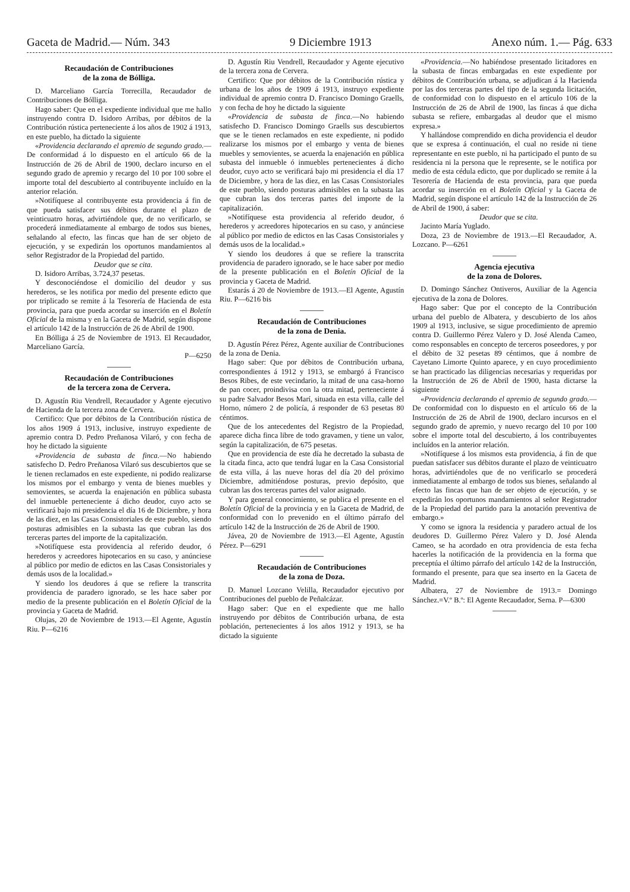Gaceta de Madrid.— Núm. 343 9 Diciembre 1913 Anexo núm. 1.— Pág. 633
Recaudación de Contribuciones
de la zona de Bólliga.
D. Marceliano García Torrecilla, Recaudador de Contribuciones de Bólliga.
Hago saber: Que en el expediente individual que me hallo instruyendo contra D. Isidoro Arribas, por débitos de la Contribución rústica perteneciente á los años de 1902 á 1913, en este pueblo, ha dictado la siguiente
«Providencia declarando el apremio de segundo grado.—De conformidad á lo dispuesto en el artículo 66 de la Instrucción de 26 de Abril de 1900, declaro incurso en el segundo grado de apremio y recargo del 10 por 100 sobre el importe total del descubierto al contribuyente incluído en la anterior relación.
»Notifíquese al contribuyente esta providencia á fin de que pueda satisfacer sus débitos durante el plazo de veinticuatro horas, advirtiéndole que, de no verificarlo, se procederá inmediatamente al embargo de todos sus bienes, señalando al efecto, las fincas que han de ser objeto de ejecución, y se expedirán los oportunos mandamientos al señor Registrador de la Propiedad del partido.
Deudor que se cita.
D. Isidoro Arribas, 3.724,37 pesetas.
Y desconociéndose el domicilio del deudor y sus herederos, se les notifica por medio del presente edicto que por triplicado se remite á la Tesorería de Hacienda de esta provincia, para que pueda acordar su inserción en el Boletín Oficial de la misma y en la Gaceta de Madrid, según dispone el artículo 142 de la Instrucción de 26 de Abril de 1900.
En Bólliga á 25 de Noviembre de 1913. El Recaudador, Marceliano García.
P—6250
Recaudación de Contribuciones
de la tercera zona de Cervera.
D. Agustín Riu Vendrell, Recaudador y Agente ejecutivo de Hacienda de la tercera zona de Cervera.
Certifico: Que por débitos de la Contribución rústica de los años 1909 á 1913, inclusive, instruyo expediente de apremio contra D. Pedro Preñanosa Vilaró, y con fecha de hoy he dictado la siguiente
«Providencia de subasta de finca.—No habiendo satisfecho D. Pedro Preñanosa Vilaró sus descubiertos que se le tienen reclamados en este expediente, ni podido realizarse los mismos por el embargo y venta de bienes muebles y semovientes, se acuerda la enajenación en pública subasta del inmueble perteneciente á dicho deudor, cuyo acto se verificará bajo mi presidencia el día 16 de Diciembre, y hora de las diez, en las Casas Consistoriales de este pueblo, siendo posturas admisibles en la subasta las que cubran las dos terceras partes del importe de la capitalización.
»Notifíquese esta providencia al referido deudor, ó herederos y acreedores hipotecarios en su caso, y anúnciese al público por medio de edictos en las Casas Consistoriales y demás usos de la localidad.»
Y siendo los deudores á que se refiere la transcrita providencia de paradero ignorado, se les hace saber por medio de la presente publicación en el Boletín Oficial de la provincia y Gaceta de Madrid.
Olujas, 20 de Noviembre de 1913.—El Agente, Agustín Riu. P—6216
D. Agustín Riu Vendrell, Recaudador y Agente ejecutivo de la tercera zona de Cervera.
Certifico: Que por débitos de la Contribución rústica y urbana de los años de 1909 á 1913, instruyo expediente individual de apremio contra D. Francisco Domingo Graells, y con fecha de hoy he dictado la siguiente
«Providencia de subasta de finca.—No habiendo satisfecho D. Francisco Domingo Graells sus descubiertos que se le tienen reclamados en este expediente, ni podido realizarse los mismos por el embargo y venta de bienes muebles y semovientes, se acuerda la enajenación en pública subasta del inmueble ó inmuebles pertenecientes á dicho deudor, cuyo acto se verificará bajo mi presidencia el día 17 de Diciembre, y hora de las diez, en las Casas Consistoriales de este pueblo, siendo posturas admisibles en la subasta las que cubran las dos terceras partes del importe de la capitalización.
»Notifíquese esta providencia al referido deudor, ó herederos y acreedores hipotecarios en su caso, y anúnciese al público por medio de edictos en las Casas Consistoriales y demás usos de la localidad.»
Y siendo los deudores á que se refiere la transcrita providencia de paradero ignorado, se le hace saber por medio de la presente publicación en el Boletín Oficial de la provincia y Gaceta de Madrid.
Estarás á 20 de Noviembre de 1913.—El Agente, Agustín Riu. P—6216 bis
Recaudación de Contribuciones
de la zona de Denia.
D. Agustín Pérez Pérez, Agente auxiliar de Contribuciones de la zona de Denia.
Hago saber: Que por débitos de Contribución urbana, correspondientes á 1912 y 1913, se embargó á Francisco Besos Ribes, de este vecindario, la mitad de una casa-horno de pan cocer, proindivisa con la otra mitad, perteneciente á su padre Salvador Besos Marí, situada en esta villa, calle del Horno, número 2 de policía, á responder de 63 pesetas 80 céntimos.
Que de los antecedentes del Registro de la Propiedad, aparece dicha finca libre de todo gravamen, y tiene un valor, según la capitalización, de 675 pesetas.
Que en providencia de este día he decretado la subasta de la citada finca, acto que tendrá lugar en la Casa Consistorial de esta villa, á las nueve horas del día 20 del próximo Diciembre, admitiéndose posturas, previo depósito, que cubran las dos terceras partes del valor asignado.
Y para general conocimiento, se publica el presente en el Boletín Oficial de la provincia y en la Gaceta de Madrid, de conformidad con lo prevenido en el último párrafo del artículo 142 de la Instrucción de 26 de Abril de 1900.
Jávea, 20 de Noviembre de 1913.—El Agente, Agustín Pérez. P—6291
Recaudación de Contribuciones
de la zona de Doza.
D. Manuel Lozcano Velilla, Recaudador ejecutivo por Contribuciones del pueblo de Peñalcázar.
Hago saber: Que en el expediente que me hallo instruyendo por débitos de Contribución urbana, de esta población, pertenecientes á los años 1912 y 1913, se ha dictado la siguiente
«Providencia.—No habiéndose presentado licitadores en la subasta de fincas embargadas en este expediente por débitos de Contribución urbana, se adjudican á la Hacienda por las dos terceras partes del tipo de la segunda licitación, de conformidad con lo dispuesto en el artículo 106 de la Instrucción de 26 de Abril de 1900, las fincas á que dicha subasta se refiere, embargadas al deudor que el mismo expresa.»
Y hallándose comprendido en dicha providencia el deudor que se expresa á continuación, el cual no reside ni tiene representante en este pueblo, ni ha participado el punto de su residencia ni la persona que le represente, se le notifica por medio de esta cédula edicto, que por duplicado se remite á la Tesorería de Hacienda de esta provincia, para que pueda acordar su inserción en el Boletín Oficial y la Gaceta de Madrid, según dispone el artículo 142 de la Instrucción de 26 de Abril de 1900, á saber:
Deudor que se cita.
Jacinto María Yuglado.
Doza, 23 de Noviembre de 1913.—El Recaudador, A. Lozcano. P—6261
Agencia ejecutiva
de la zona de Dolores.
D. Domingo Sánchez Ontiveros, Auxiliar de la Agencia ejecutiva de la zona de Dolores.
Hago saber: Que por el concepto de la Contribución urbana del pueblo de Albatera, y descubierto de los años 1909 al 1913, inclusive, se sigue procedimiento de apremio contra D. Guillermo Pérez Valero y D. José Alenda Cameo, como responsables en concepto de terceros poseedores, y por el débito de 32 pesetas 89 céntimos, que á nombre de Cayetano Limorte Quinto aparece, y en cuyo procedimiento se han practicado las diligencias necesarias y requeridas por la Instrucción de 26 de Abril de 1900, hasta dictarse la siguiente
«Providencia declarando el apremio de segundo grado.—De conformidad con lo dispuesto en el artículo 66 de la Instrucción de 26 de Abril de 1900, declaro incursos en el segundo grado de apremio, y nuevo recargo del 10 por 100 sobre el importe total del descubierto, á los contribuyentes incluídos en la anterior relación.
»Notifíquese á los mismos esta providencia, á fin de que puedan satisfacer sus débitos durante el plazo de veinticuatro horas, advirtiéndoles que de no verificarlo se procederá inmediatamente al embargo de todos sus bienes, señalando al efecto las fincas que han de ser objeto de ejecución, y se expedirán los oportunos mandamientos al señor Registrador de la Propiedad del partido para la anotación preventiva de embargo.»
Y como se ignora la residencia y paradero actual de los deudores D. Guillermo Pérez Valero y D. José Alenda Cameo, se ha acordado en otra providencia de esta fecha hacerles la notificación de la providencia en la forma que preceptúa el último párrafo del artículo 142 de la Instrucción, formando el presente, para que sea inserto en la Gaceta de Madrid.
Albatera, 27 de Noviembre de 1913.= Domingo Sánchez.=V.º B.º: El Agente Recaudador, Serna. P—6300